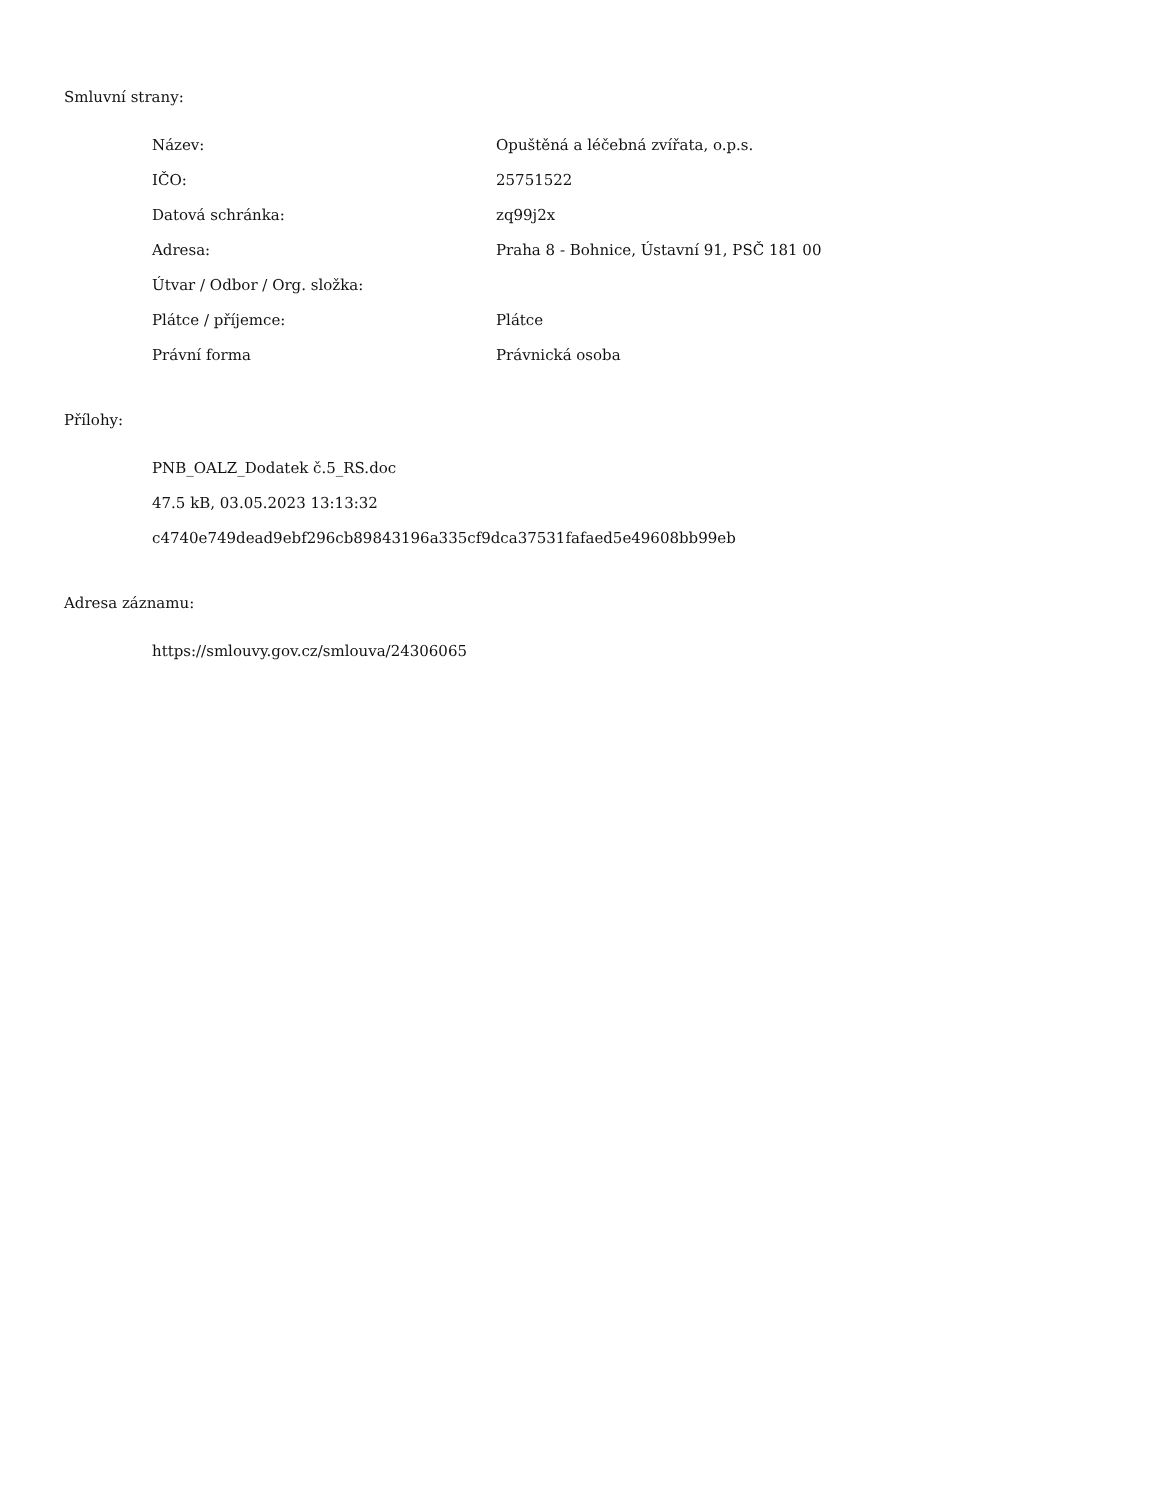Smluvní strany:
| Název: | Opuštěná a léčebná zvířata, o.p.s. |
| IČO: | 25751522 |
| Datová schránka: | zq99j2x |
| Adresa: | Praha 8 - Bohnice, Ústavní 91, PSČ 181 00 |
| Útvar / Odbor / Org. složka: | |
| Plátce / příjemce: | Plátce |
| Právní forma | Právnická osoba |
Přílohy:
PNB_OALZ_Dodatek č.5_RS.doc
47.5 kB, 03.05.2023 13:13:32
c4740e749dead9ebf296cb89843196a335cf9dca37531fafaed5e49608bb99eb
Adresa záznamu:
https://smlouvy.gov.cz/smlouva/24306065